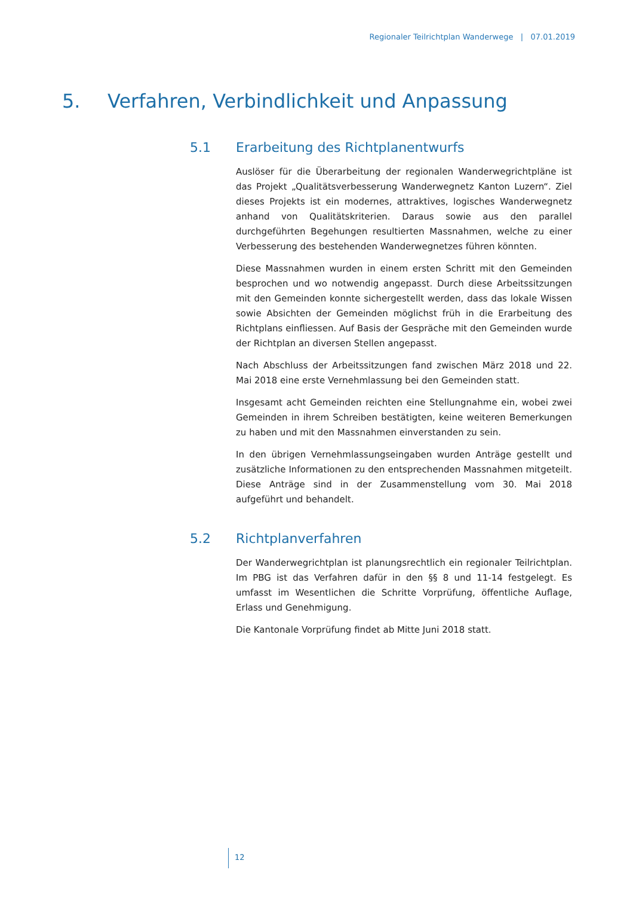Regionaler Teilrichtplan Wanderwege | 07.01.2019
5. Verfahren, Verbindlichkeit und Anpassung
5.1 Erarbeitung des Richtplanentwurfs
Auslöser für die Überarbeitung der regionalen Wanderwegrichtpläne ist das Projekt „Qualitätsverbesserung Wanderwegnetz Kanton Luzern“. Ziel dieses Projekts ist ein modernes, attraktives, logisches Wanderwegnetz anhand von Qualitätskriterien. Daraus sowie aus den parallel durchgeführten Begehungen resultierten Massnahmen, welche zu einer Verbesserung des bestehenden Wanderwegnetzes führen könnten.
Diese Massnahmen wurden in einem ersten Schritt mit den Gemeinden besprochen und wo notwendig angepasst. Durch diese Arbeitssitzungen mit den Gemeinden konnte sichergestellt werden, dass das lokale Wissen sowie Absichten der Gemeinden möglichst früh in die Erarbeitung des Richtplans einfliessen. Auf Basis der Gespräche mit den Gemeinden wurde der Richtplan an diversen Stellen angepasst.
Nach Abschluss der Arbeitssitzungen fand zwischen März 2018 und 22. Mai 2018 eine erste Vernehmlassung bei den Gemeinden statt.
Insgesamt acht Gemeinden reichten eine Stellungnahme ein, wobei zwei Gemeinden in ihrem Schreiben bestätigten, keine weiteren Bemerkungen zu haben und mit den Massnahmen einverstanden zu sein.
In den übrigen Vernehmlassungseingaben wurden Anträge gestellt und zusätzliche Informationen zu den entsprechenden Massnahmen mitgeteilt. Diese Anträge sind in der Zusammenstellung vom 30. Mai 2018 aufgeführt und behandelt.
5.2 Richtplanverfahren
Der Wanderwegrichtplan ist planungsrechtlich ein regionaler Teilrichtplan. Im PBG ist das Verfahren dafür in den §§ 8 und 11-14 festgelegt. Es umfasst im Wesentlichen die Schritte Vorprüfung, öffentliche Auflage, Erlass und Genehmigung.
Die Kantonale Vorprüfung findet ab Mitte Juni 2018 statt.
12